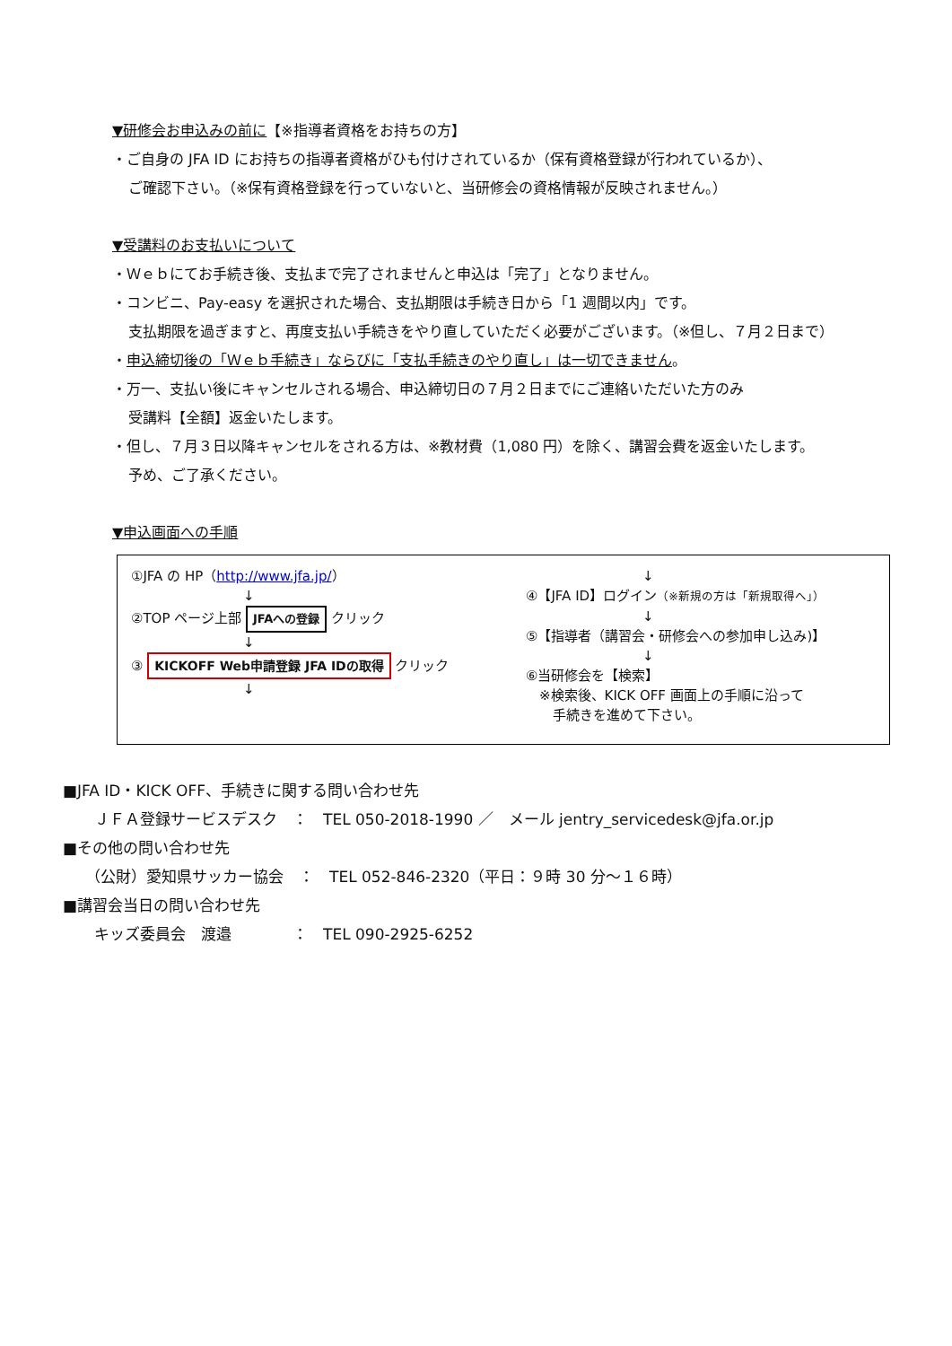▼研修会お申込みの前に【※指導者資格をお持ちの方】
・ご自身の JFA ID にお持ちの指導者資格がひも付けされているか（保有資格登録が行われているか）、
ご確認下さい。（※保有資格登録を行っていないと、当研修会の資格情報が反映されません。）
▼受講料のお支払いについて
・Ｗｅｂにてお手続き後、支払まで完了されませんと申込は「完了」となりません。
・コンビニ、Pay-easy を選択された場合、支払期限は手続き日から「1 週間以内」です。
支払期限を過ぎますと、再度支払い手続きをやり直していただく必要がございます。（※但し、７月２日まで）
・申込締切後の「Ｗｅｂ手続き」ならびに「支払手続きのやり直し」は一切できません。
・万一、支払い後にキャンセルされる場合、申込締切日の７月２日までにご連絡いただいた方のみ
受講料【全額】返金いたします。
・但し、７月３日以降キャンセルをされる方は、※教材費（1,080 円）を除く、講習会費を返金いたします。
予め、ご了承ください。
▼申込画面への手順
①JFA の HP（http://www.jfa.jp/）
↓
②TOP ページ上部 JFAへの登録 クリック
↓
③ KICKOFF Web申請登録 JFA IDの取得 クリック
↓
↓
④【JFA ID】ログイン（※新規の方は「新規取得へ」）
↓
⑤【指導者（講習会・研修会への参加申し込み)】
↓
⑥当研修会を【検索】
※検索後、KICK OFF 画面上の手順に沿って
手続きを進めて下さい。
■JFA ID・KICK OFF、手続きに関する問い合わせ先
ＪＦＡ登録サービスデスク　：　TEL 050-2018-1990 ／　メール jentry_servicedesk@jfa.or.jp
■その他の問い合わせ先
（公財）愛知県サッカー協会　：　TEL 052-846-2320（平日：９時 30 分～１６時）
■講習会当日の問い合わせ先
キッズ委員会　渡邉　　　　：　TEL 090-2925-6252